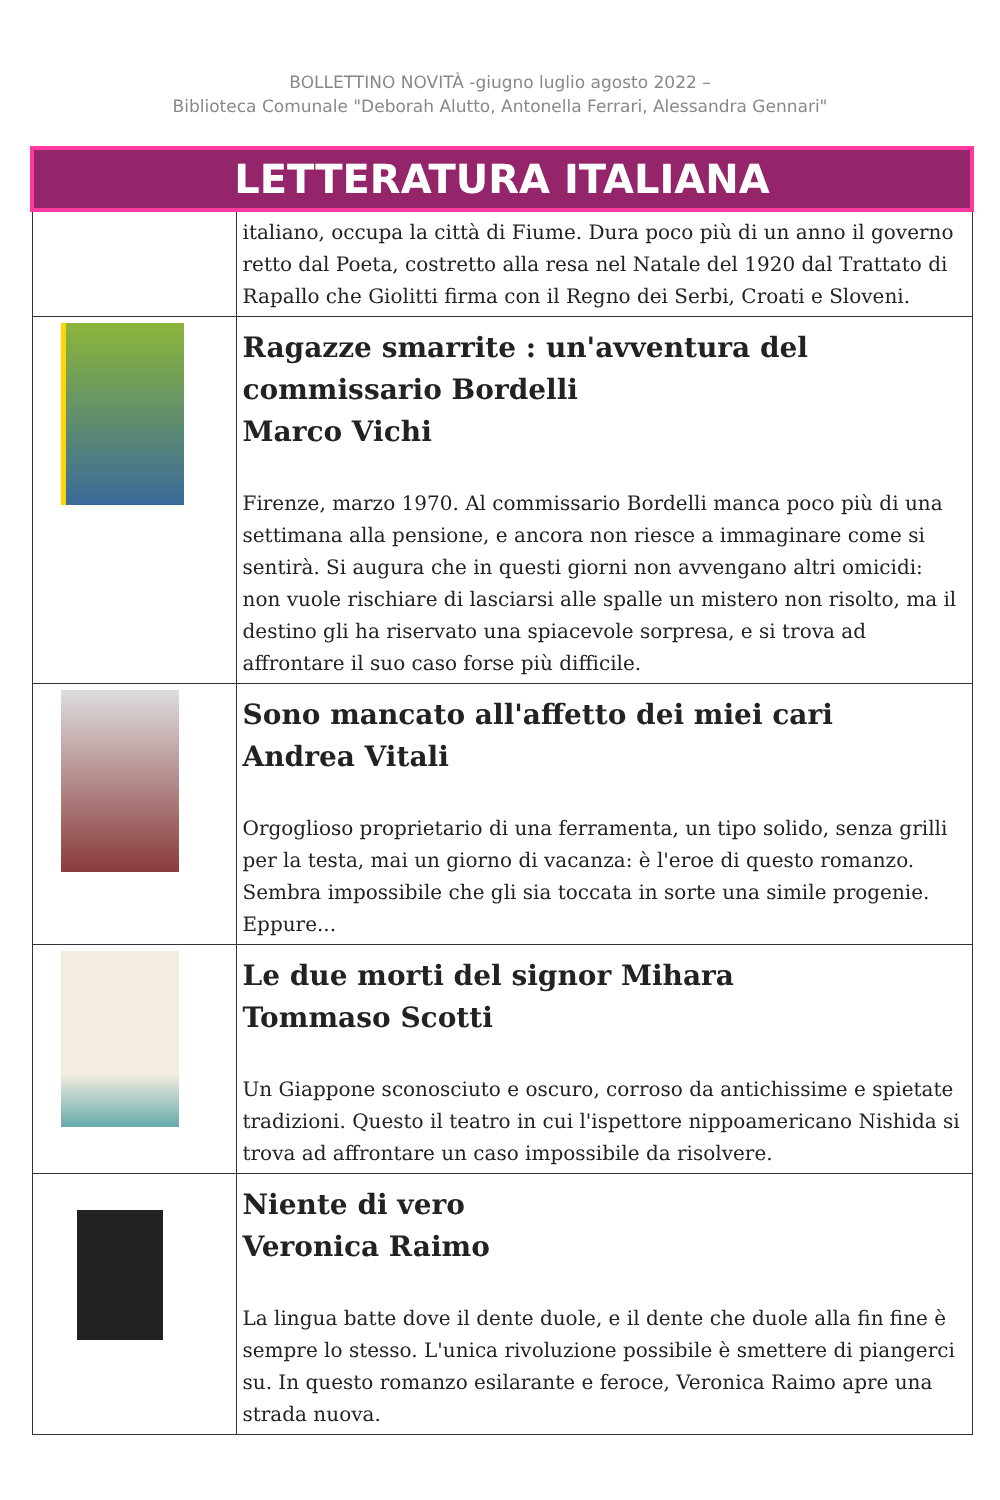BOLLETTINO NOVITÀ -giugno luglio agosto 2022 –
Biblioteca Comunale "Deborah Alutto, Antonella Ferrari, Alessandra Gennari"
| LETTERATURA ITALIANA | |
| | italiano, occupa la città di Fiume. Dura poco più di un anno il governo retto dal Poeta, costretto alla resa nel Natale del 1920 dal Trattato di Rapallo che Giolitti firma con il Regno dei Serbi, Croati e Sloveni. |
| | Ragazze smarrite : un'avventura del commissario Bordelli Marco Vichi Firenze, marzo 1970. Al commissario Bordelli manca poco più di una settimana alla pensione, e ancora non riesce a immaginare come si sentirà. Si augura che in questi giorni non avvengano altri omicidi: non vuole rischiare di lasciarsi alle spalle un mistero non risolto, ma il destino gli ha riservato una spiacevole sorpresa, e si trova ad affrontare il suo caso forse più difficile. |
| | Sono mancato all'affetto dei miei cari Andrea Vitali Orgoglioso proprietario di una ferramenta, un tipo solido, senza grilli per la testa, mai un giorno di vacanza: è l'eroe di questo romanzo. Sembra impossibile che gli sia toccata in sorte una simile progenie. Eppure... |
| | Le due morti del signor Mihara Tommaso Scotti Un Giappone sconosciuto e oscuro, corroso da antichissime e spietate tradizioni. Questo il teatro in cui l'ispettore nippoamericano Nishida si trova ad affrontare un caso impossibile da risolvere. |
| | Niente di vero Veronica Raimo La lingua batte dove il dente duole, e il dente che duole alla fin fine è sempre lo stesso. L'unica rivoluzione possibile è smettere di piangerci su. In questo romanzo esilarante e feroce, Veronica Raimo apre una strada nuova. |